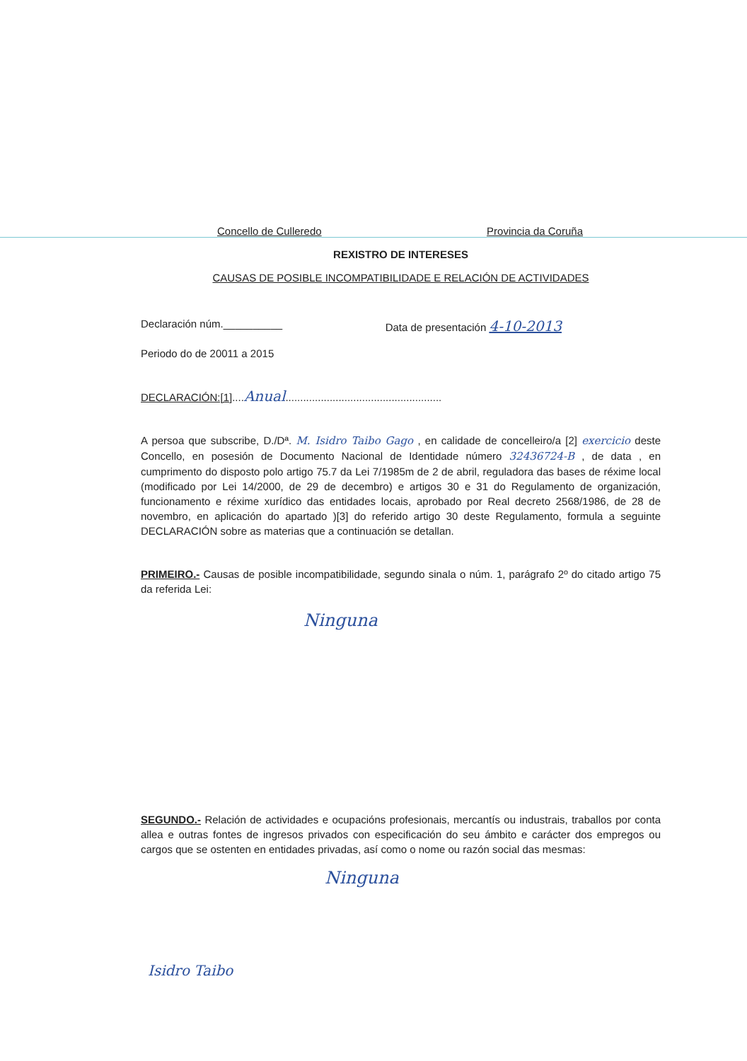Concello de Culleredo Provincia da Coruña
REXISTRO DE INTERESES
CAUSAS DE POSIBLE INCOMPATIBILIDADE E RELACIÓN DE ACTIVIDADES
Declaración núm.__________ Data de presentación 4-10-2013
Periodo do de 20011 a 2015
DECLARACIÓN:[1]....Anual.....................................................
A persoa que subscribe, D./Dª. M. Isidro Taibo Gago , en calidade de concelleiro/a [2] exercicio deste Concello, en posesión de Documento Nacional de Identidade número 32436724-B , de data , en cumprimento do disposto polo artigo 75.7 da Lei 7/1985m de 2 de abril, reguladora das bases de réxime local (modificado por Lei 14/2000, de 29 de decembro) e artigos 30 e 31 do Regulamento de organización, funcionamento e réxime xurídico das entidades locais, aprobado por Real decreto 2568/1986, de 28 de novembro, en aplicación do apartado )[3] do referido artigo 30 deste Regulamento, formula a seguinte DECLARACIÓN sobre as materias que a continuación se detallan.
PRIMEIRO.- Causas de posible incompatibilidade, segundo sinala o núm. 1, parágrafo 2º do citado artigo 75 da referida Lei:
Ninguna
SEGUNDO.- Relación de actividades e ocupacións profesionais, mercantís ou industrais, traballos por conta allea e outras fontes de ingresos privados con especificación do seu ámbito e carácter dos empregos ou cargos que se ostenten en entidades privadas, así como o nome ou razón social das mesmas:
Ninguna
Isidro Taibo